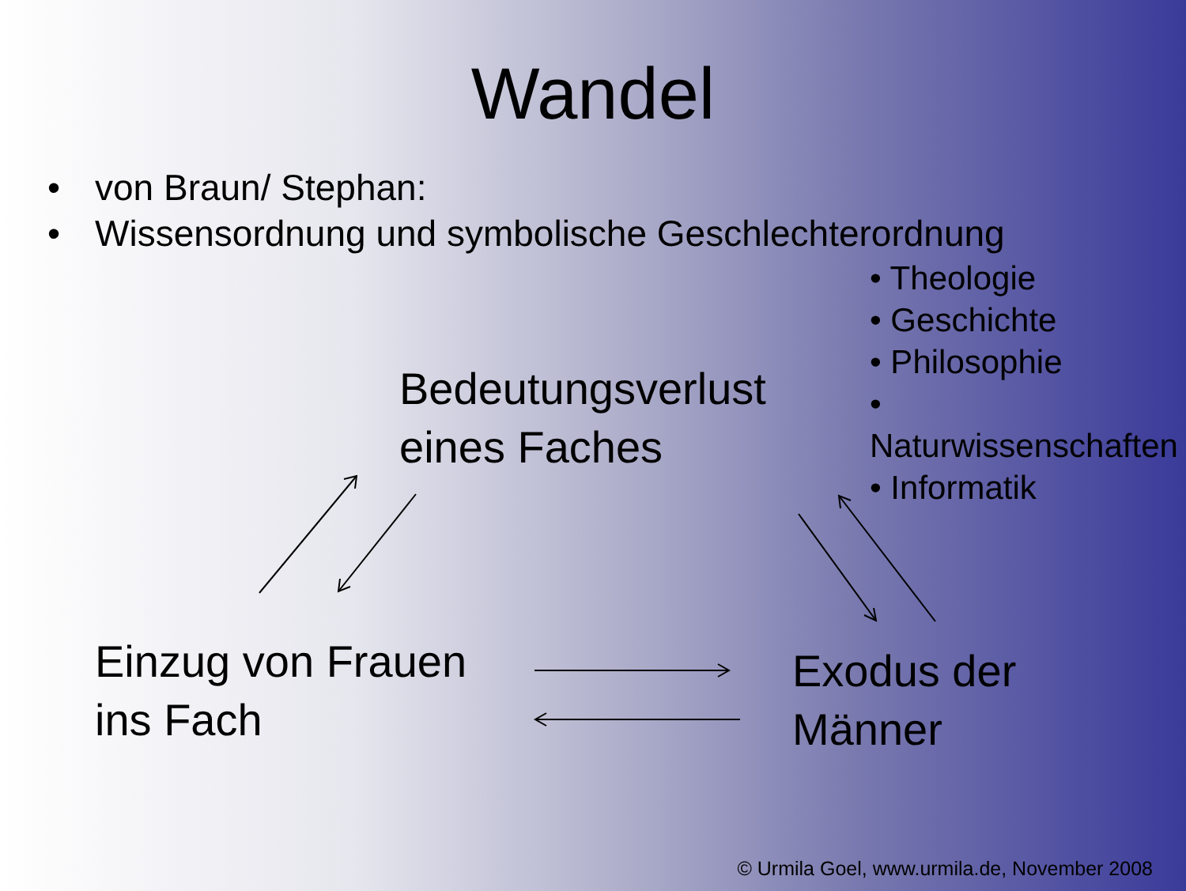Wandel
• von Braun/ Stephan:
• Wissensordnung und symbolische Geschlechterordnung
• Theologie
• Geschichte
• Philosophie
• Naturwissenschaften
• Informatik
Bedeutungsverlust
eines Faches
Einzug von Frauen
ins Fach
Exodus der
Männer
© Urmila Goel, www.urmila.de, November 2008